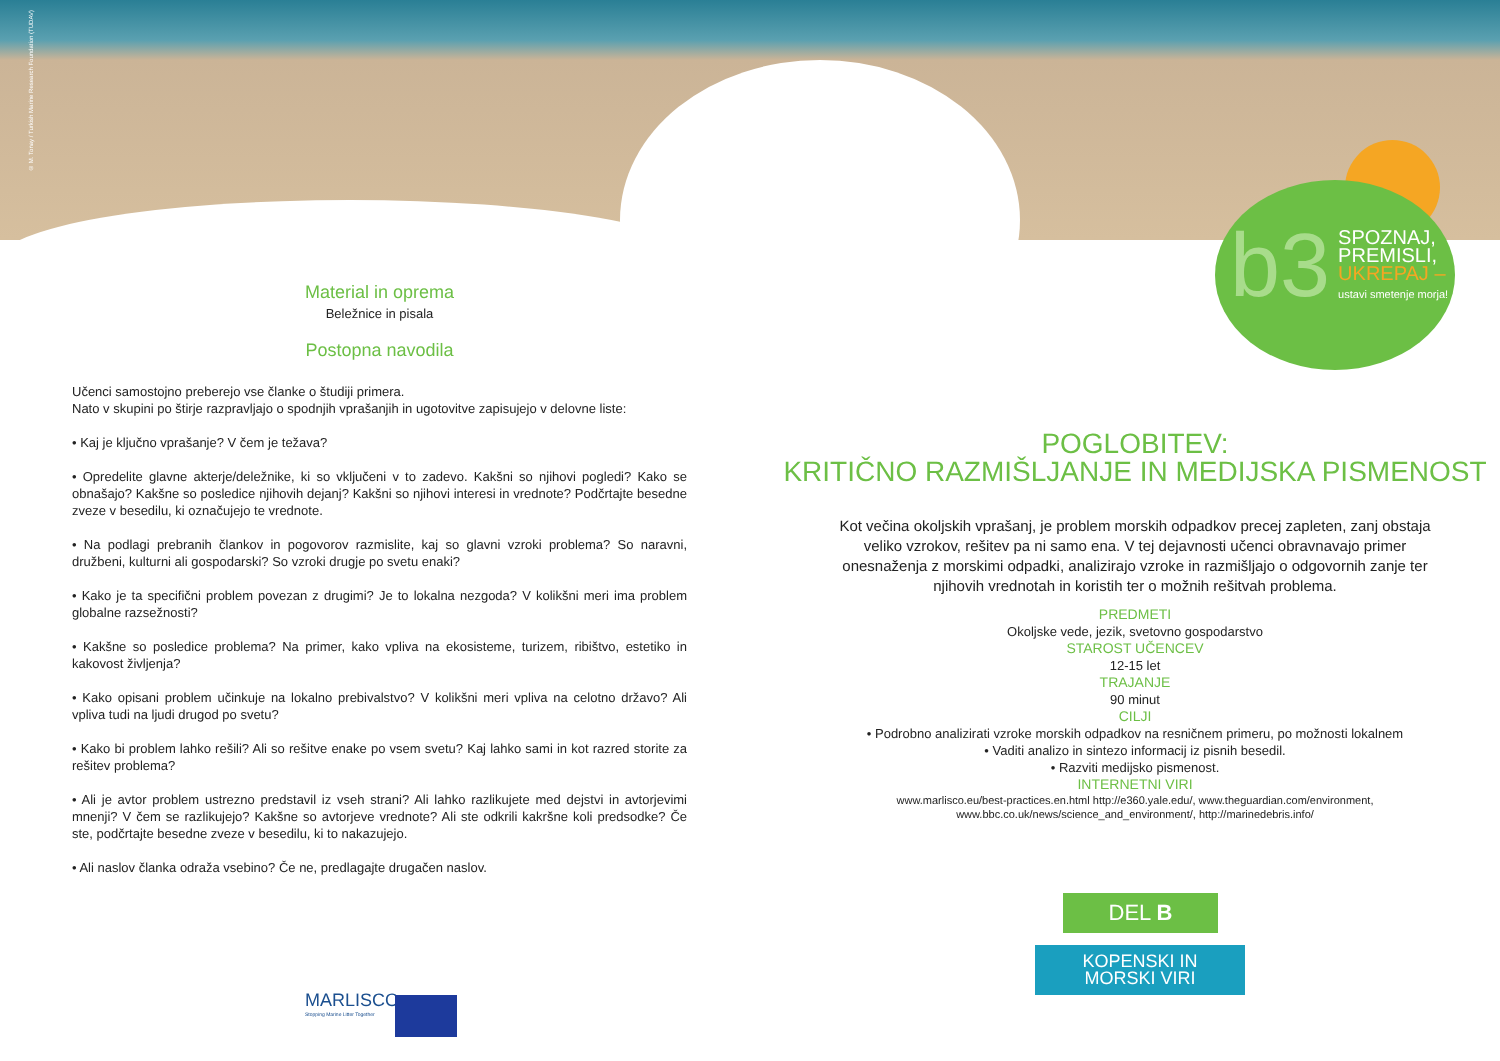© M. Tonay / Turkish Marine Research Foundation (TUDAV)
b3
SPOZNAJ,
PREMISLI,
UKREPAJ –
ustavi smetenje morja!
Material in oprema
Beležnice in pisala
Postopna navodila
Učenci samostojno preberejo vse članke o študiji primera.
Nato v skupini po štirje razpravljajo o spodnjih vprašanjih in ugotovitve zapisujejo v delovne liste:
• Kaj je ključno vprašanje? V čem je težava?
• Opredelite glavne akterje/deležnike, ki so vključeni v to zadevo. Kakšni so njihovi pogledi? Kako se obnašajo? Kakšne so posledice njihovih dejanj? Kakšni so njihovi interesi in vrednote? Podčrtajte besedne zveze v besedilu, ki označujejo te vrednote.
• Na podlagi prebranih člankov in pogovorov razmislite, kaj so glavni vzroki problema? So naravni, družbeni, kulturni ali gospodarski? So vzroki drugje po svetu enaki?
• Kako je ta specifični problem povezan z drugimi? Je to lokalna nezgoda? V kolikšni meri ima problem globalne razsežnosti?
• Kakšne so posledice problema? Na primer, kako vpliva na ekosisteme, turizem, ribištvo, estetiko in kakovost življenja?
• Kako opisani problem učinkuje na lokalno prebivalstvo? V kolikšni meri vpliva na celotno državo? Ali vpliva tudi na ljudi drugod po svetu?
• Kako bi problem lahko rešili? Ali so rešitve enake po vsem svetu? Kaj lahko sami in kot razred storite za rešitev problema?
• Ali je avtor problem ustrezno predstavil iz vseh strani? Ali lahko razlikujete med dejstvi in avtorjevimi mnenji? V čem se razlikujejo? Kakšne so avtorjeve vrednote? Ali ste odkrili kakršne koli predsodke? Če ste, podčrtajte besedne zveze v besedilu, ki to nakazujejo.
• Ali naslov članka odraža vsebino? Če ne, predlagajte drugačen naslov.
POGLOBITEV:
KRITIČNO RAZMIŠLJANJE IN MEDIJSKA PISMENOST
Kot večina okoljskih vprašanj, je problem morskih odpadkov precej zapleten, zanj obstaja veliko vzrokov, rešitev pa ni samo ena. V tej dejavnosti učenci obravnavajo primer onesnaženja z morskimi odpadki, analizirajo vzroke in razmišljajo o odgovornih zanje ter njihovih vrednotah in koristih ter o možnih rešitvah problema.
PREDMETI
Okoljske vede, jezik, svetovno gospodarstvo
STAROST UČENCEV
12-15 let
TRAJANJE
90 minut
CILJI
• Podrobno analizirati vzroke morskih odpadkov na resničnem primeru, po možnosti lokalnem
• Vaditi analizo in sintezo informacij iz pisnih besedil.
• Razviti medijsko pismenost.
INTERNETNI VIRI
www.marlisco.eu/best-practices.en.html http://e360.yale.edu/, www.theguardian.com/environment,
www.bbc.co.uk/news/science_and_environment/, http://marinedebris.info/
DEL B
KOPENSKI IN
MORSKI VIRI
MARLISCO
Stopping Marine Litter Together